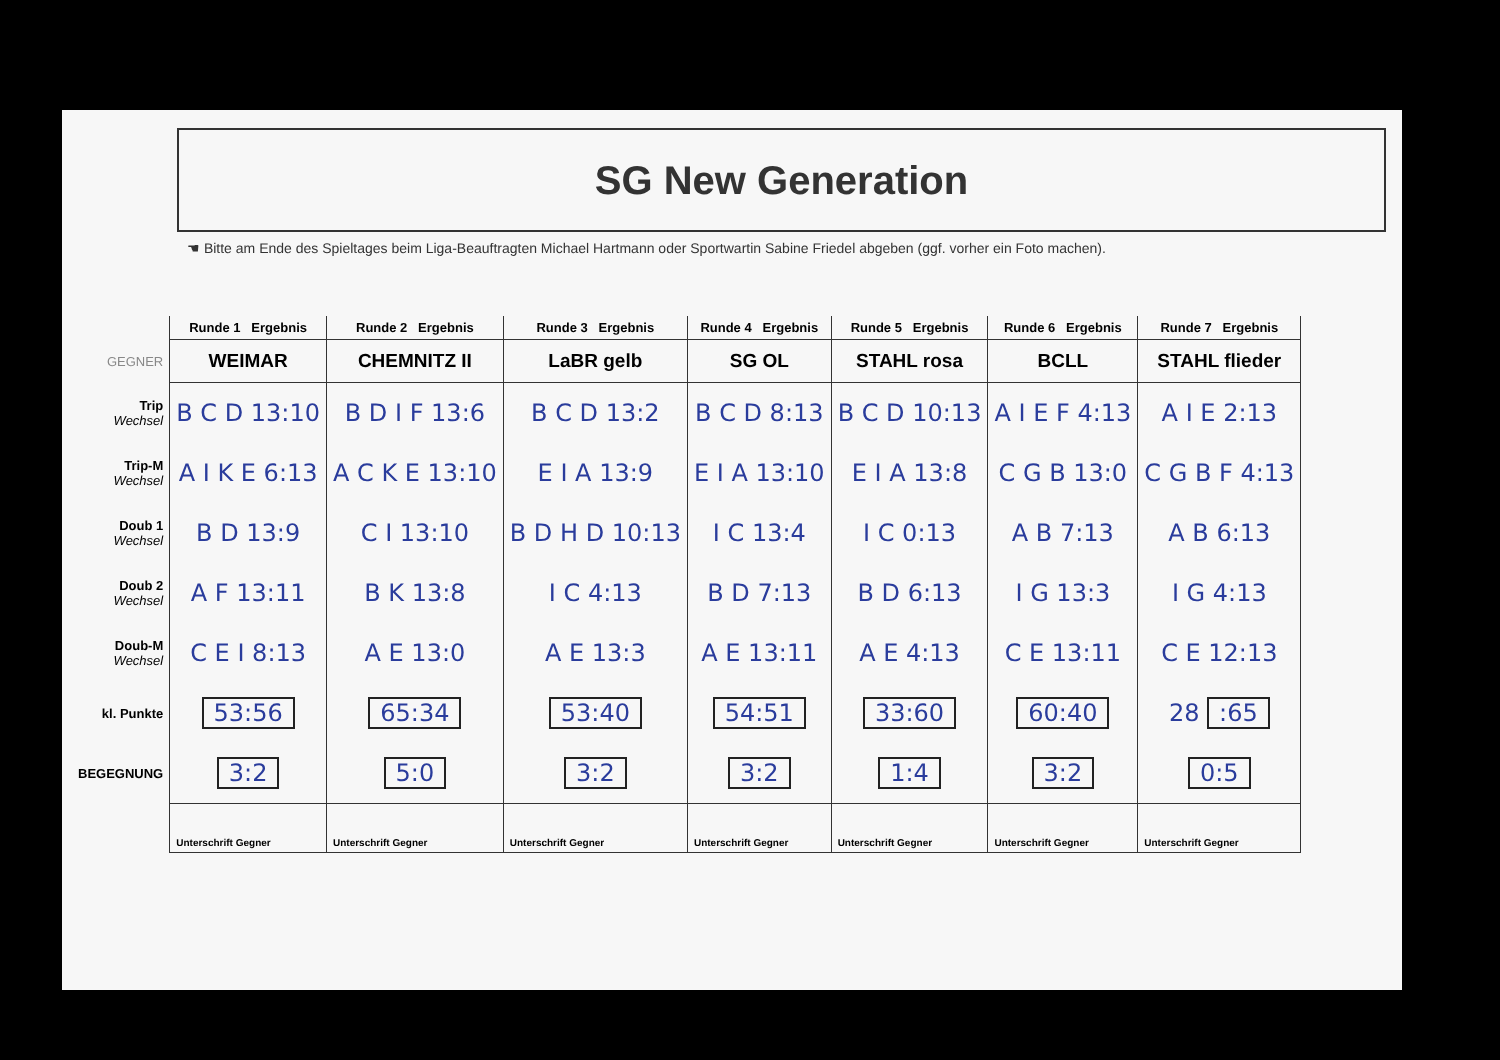SG New Generation
☚ Bitte am Ende des Spieltages beim Liga-Beauftragten Michael Hartmann oder Sportwartin Sabine Friedel abgeben (ggf. vorher ein Foto machen).
| | Runde 1 Ergebnis | Runde 2 Ergebnis | Runde 3 Ergebnis | Runde 4 Ergebnis | Runde 5 Ergebnis | Runde 6 Ergebnis | Runde 7 Ergebnis |
| GEGNER | WEIMAR | CHEMNITZ II | LaBR gelb | SG OL | STAHL rosa | BCLL | STAHL flieder |
| Trip Wechsel | B C D 13:10 | B D I F 13:6 | B C D 13:2 | B C D 8:13 | B C D 10:13 | A I E F 4:13 | A I E 2:13 |
| Trip-M Wechsel | A I K E 6:13 | A C K E 13:10 | E I A 13:9 | E I A 13:10 | E I A 13:8 | C G B 13:0 | C G B F 4:13 |
| Doub 1 Wechsel | B D 13:9 | C I 13:10 | B D H D 10:13 | I C 13:4 | I C 0:13 | A B 7:13 | A B 6:13 |
| Doub 2 Wechsel | A F 13:11 | B K 13:8 | I C 4:13 | B D 7:13 | B D 6:13 | I G 13:3 | I G 4:13 |
| Doub-M Wechsel | C E I 8:13 | A E 13:0 | A E 13:3 | A E 13:11 | A E 4:13 | C E 13:11 | C E 12:13 |
| kl. Punkte | 53:56 | 65:34 | 53:40 | 54:51 | 33:60 | 60:40 | 28 :65 |
| BEGEGNUNG | 3:2 | 5:0 | 3:2 | 3:2 | 1:4 | 3:2 | 0:5 |
| | Unterschrift Gegner | Unterschrift Gegner | Unterschrift Gegner | Unterschrift Gegner | Unterschrift Gegner | Unterschrift Gegner | Unterschrift Gegner |